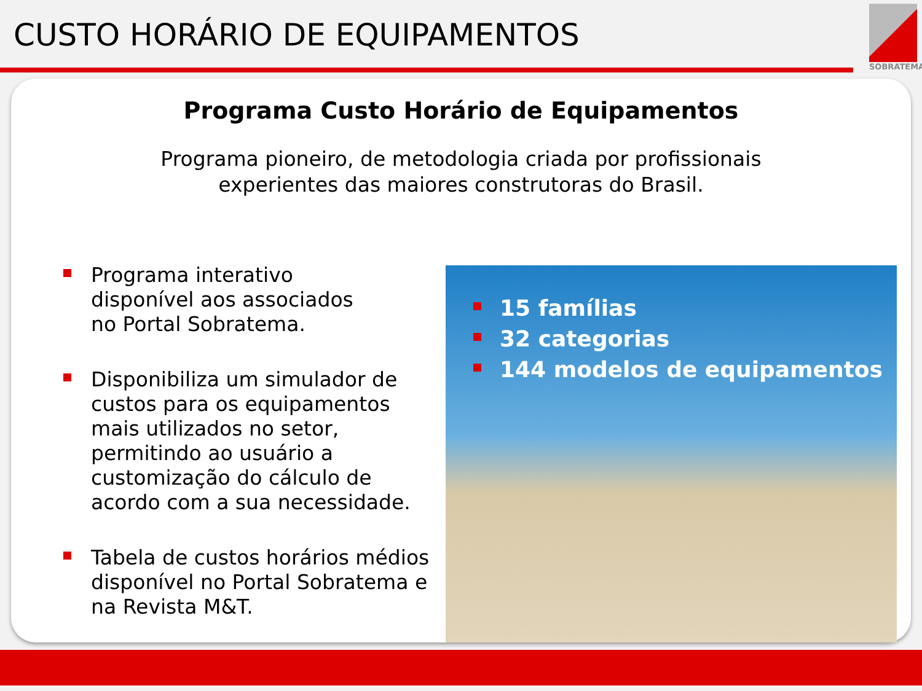CUSTO HORÁRIO DE EQUIPAMENTOS
SOBRATEMA
Programa Custo Horário de Equipamentos
Programa pioneiro, de metodologia criada por profissionais
experientes das maiores construtoras do Brasil.
Programa interativo
disponível aos associados
no Portal Sobratema.
Disponibiliza um simulador de custos para os equipamentos mais utilizados no setor, permitindo ao usuário a customização do cálculo de acordo com a sua necessidade.
Tabela de custos horários médios disponível no Portal Sobratema e na Revista M&T.
15 famílias
32 categorias
144 modelos de equipamentos